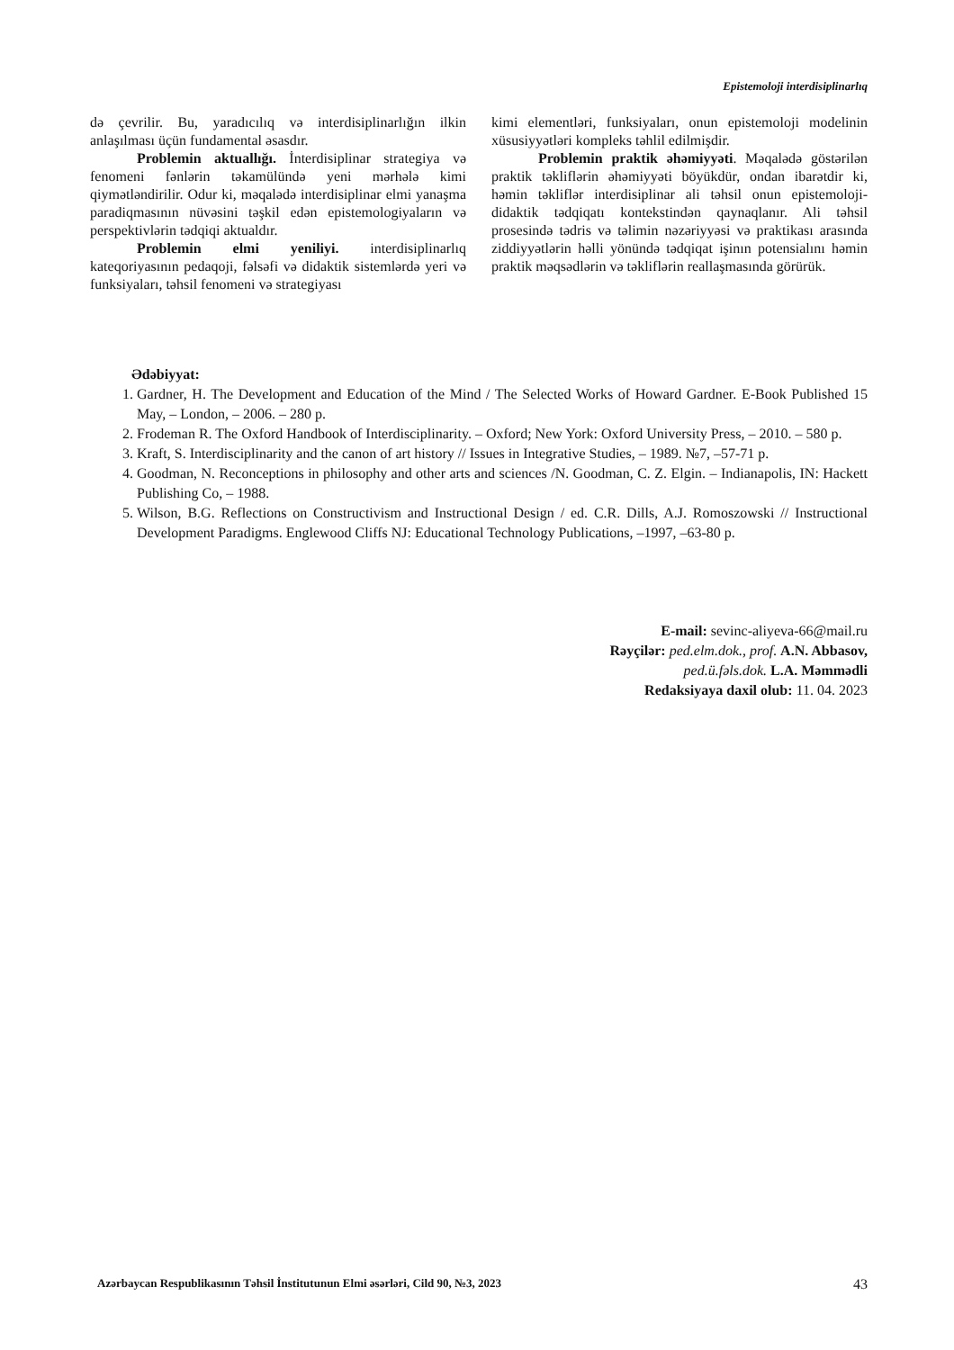Epistemoloji interdisiplinarlıq
də çevrilir. Bu, yaradıcılıq və interdisiplinarlığın ilkin anlaşılması üçün fundamental əsasdır.
Problemin aktuallığı. İnterdisiplinar strategiya və fenomeni fənlərin təkamülündə yeni mərhələ kimi qiymətləndirilir. Odur ki, məqalədə interdisiplinar elmi yanaşma paradiqmasının nüvəsini təşkil edən epistemologiyaların və perspektivlərin tədqiqi aktualdır.
Problemin elmi yeniliyi. interdisiplinarlıq kateqoriyasının pedaqoji, fəlsəfi və didaktik sistemlərdə yeri və funksiyaları, təhsil fenomeni və strategiyası
kimi elementləri, funksiyaları, onun epistemoloji modelinin xüsusiyyətləri kompleks təhlil edilmişdir.
Problemin praktik əhəmiyyəti. Məqalədə göstərilən praktik təkliflərin əhəmiyyəti böyükdür, ondan ibarətdir ki, həmin təkliflər interdisiplinar ali təhsil onun epistemoloji-didaktik tədqiqatı kontekstindən qaynaqlanır. Ali təhsil prosesində tədris və təlimin nəzəriyyəsi və praktikası arasında ziddiyyətlərin həlli yönündə tədqiqat işinın potensialını həmin praktik məqsədlərin və təkliflərin reallaşmasında görürük.
Ədəbiyyat:
1. Gardner, H. The Development and Education of the Mind / The Selected Works of Howard Gardner. E-Book Published 15 May, – London, – 2006. – 280 p.
2. Frodeman R. The Oxford Handbook of Interdisciplinarity. – Oxford; New York: Oxford University Press, – 2010. – 580 p.
3. Kraft, S. Interdisciplinarity and the canon of art history // Issues in Integrative Studies, – 1989. №7, –57-71 p.
4. Goodman, N. Reconceptions in philosophy and other arts and sciences /N. Goodman, C. Z. Elgin. – Indianapolis, IN: Hackett Publishing Co, – 1988.
5. Wilson, B.G. Reflections on Constructivism and Instructional Design / ed. C.R. Dills, A.J. Romoszowski // Instructional Development Paradigms. Englewood Cliffs NJ: Educational Technology Publications, –1997, –63-80 p.
E-mail: sevinc-aliyeva-66@mail.ru
Rəyçilər: ped.elm.dok., prof. A.N. Abbasov,
ped.ü.fəls.dok. L.A. Məmmədli
Redaksiyaya daxil olub: 11. 04. 2023
Azərbaycan Respublikasının Təhsil İnstitutunun Elmi əsərləri, Cild 90, №3, 2023 43